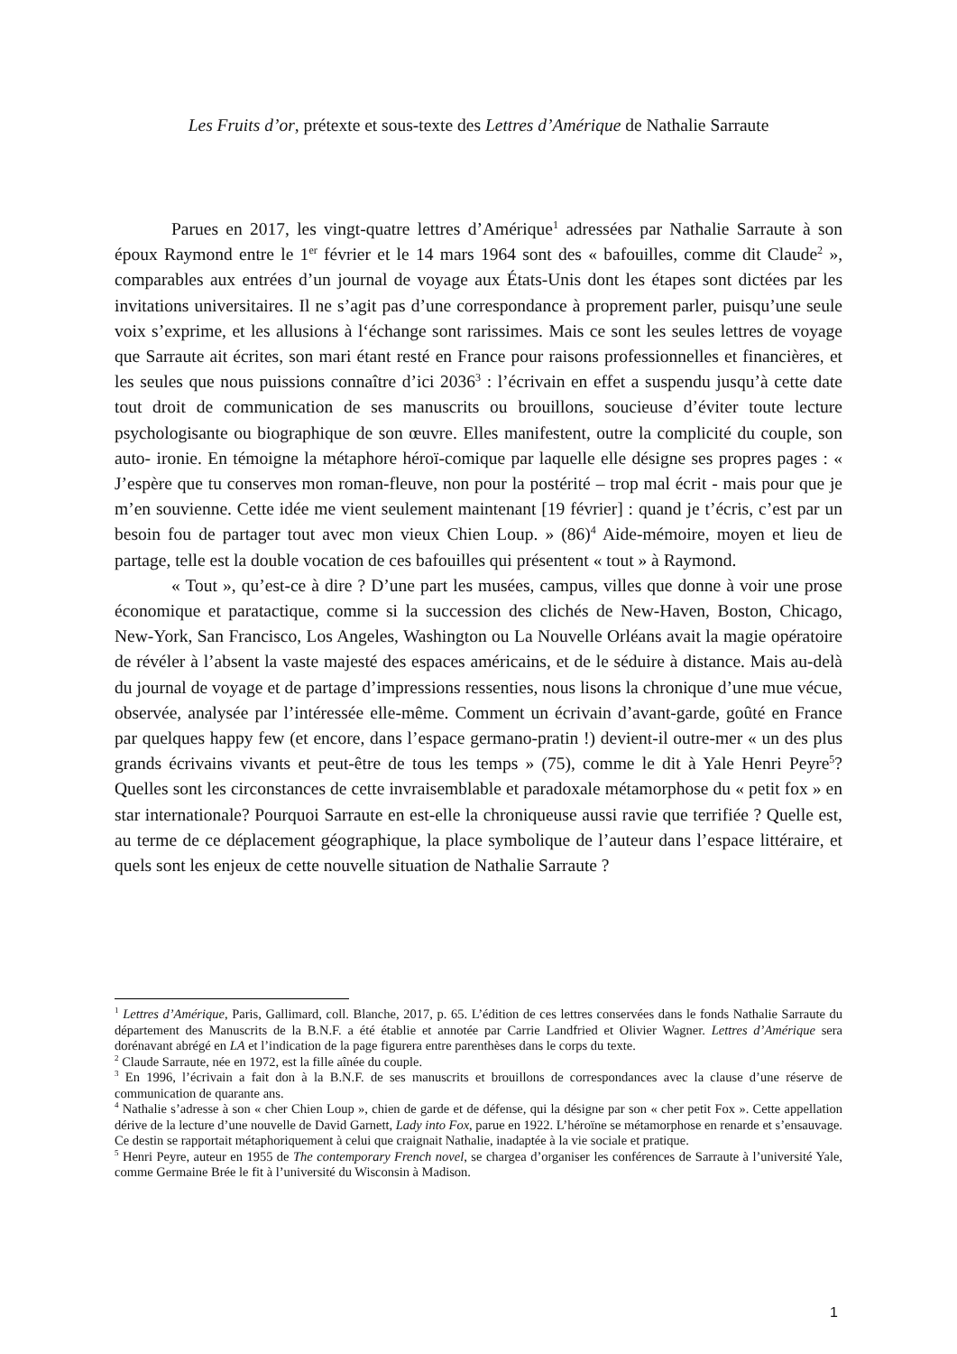Les Fruits d’or, prétexte et sous-texte des Lettres d’Amérique de Nathalie Sarraute
Parues en 2017, les vingt-quatre lettres d’Amérique<sup>1</sup> adressées par Nathalie Sarraute à son époux Raymond entre le 1<sup>er</sup> février et le 14 mars 1964 sont des « bafouilles, comme dit Claude<sup>2</sup> », comparables aux entrées d’un journal de voyage aux États-Unis dont les étapes sont dictées par les invitations universitaires. Il ne s’agit pas d’une correspondance à proprement parler, puisqu’une seule voix s’exprime, et les allusions à l‘échange sont rarissimes. Mais ce sont les seules lettres de voyage que Sarraute ait écrites, son mari étant resté en France pour raisons professionnelles et financières, et les seules que nous puissions connaître d’ici 2036<sup>3</sup> : l’écrivain en effet a suspendu jusqu’à cette date tout droit de communication de ses manuscrits ou brouillons, soucieuse d’éviter toute lecture psychologisante ou biographique de son œuvre. Elles manifestent, outre la complicité du couple, son auto- ironie. En témoigne la métaphore héroï-comique par laquelle elle désigne ses propres pages : « J’espère que tu conserves mon roman-fleuve, non pour la postérité – trop mal écrit - mais pour que je m’en souvienne. Cette idée me vient seulement maintenant [19 février] : quand je t’écris, c’est par un besoin fou de partager tout avec mon vieux Chien Loup. » (86)<sup>4</sup> Aide-mémoire, moyen et lieu de partage, telle est la double vocation de ces bafouilles qui présentent « tout » à Raymond.
« Tout », qu’est-ce à dire ? D’une part les musées, campus, villes que donne à voir une prose économique et paratactique, comme si la succession des clichés de New-Haven, Boston, Chicago, New-York, San Francisco, Los Angeles, Washington ou La Nouvelle Orléans avait la magie opératoire de révéler à l’absent la vaste majesté des espaces américains, et de le séduire à distance. Mais au-delà du journal de voyage et de partage d’impressions ressenties, nous lisons la chronique d’une mue vécue, observée, analysée par l’intéressée elle-même. Comment un écrivain d’avant-garde, goûté en France par quelques happy few (et encore, dans l’espace germano-pratin !) devient-il outre-mer « un des plus grands écrivains vivants et peut-être de tous les temps » (75), comme le dit à Yale Henri Peyre<sup>5</sup>? Quelles sont les circonstances de cette invraisemblable et paradoxale métamorphose du « petit fox » en star internationale? Pourquoi Sarraute en est-elle la chroniqueuse aussi ravie que terrifiée ? Quelle est, au terme de ce déplacement géographique, la place symbolique de l’auteur dans l’espace littéraire, et quels sont les enjeux de cette nouvelle situation de Nathalie Sarraute ?
<sup>1</sup> Lettres d’Amérique, Paris, Gallimard, coll. Blanche, 2017, p. 65. L’édition de ces lettres conservées dans le fonds Nathalie Sarraute du département des Manuscrits de la B.N.F. a été établie et annotée par Carrie Landfried et Olivier Wagner. Lettres d’Amérique sera dorénavant abrégé en LA et l’indication de la page figurera entre parenthèses dans le corps du texte.
<sup>2</sup> Claude Sarraute, née en 1972, est la fille aînée du couple.
<sup>3</sup> En 1996, l’écrivain a fait don à la B.N.F. de ses manuscrits et brouillons de correspondances avec la clause d’une réserve de communication de quarante ans.
<sup>4</sup> Nathalie s’adresse à son « cher Chien Loup », chien de garde et de défense, qui la désigne par son « cher petit Fox ». Cette appellation dérive de la lecture d’une nouvelle de David Garnett, Lady into Fox, parue en 1922. L’héroïne se métamorphose en renarde et s’ensauvage. Ce destin se rapportait métaphoriquement à celui que craignait Nathalie, inadaptée à la vie sociale et pratique.
<sup>5</sup> Henri Peyre, auteur en 1955 de The contemporary French novel, se chargea d’organiser les conférences de Sarraute à l’université Yale, comme Germaine Brée le fit à l’université du Wisconsin à Madison.
1